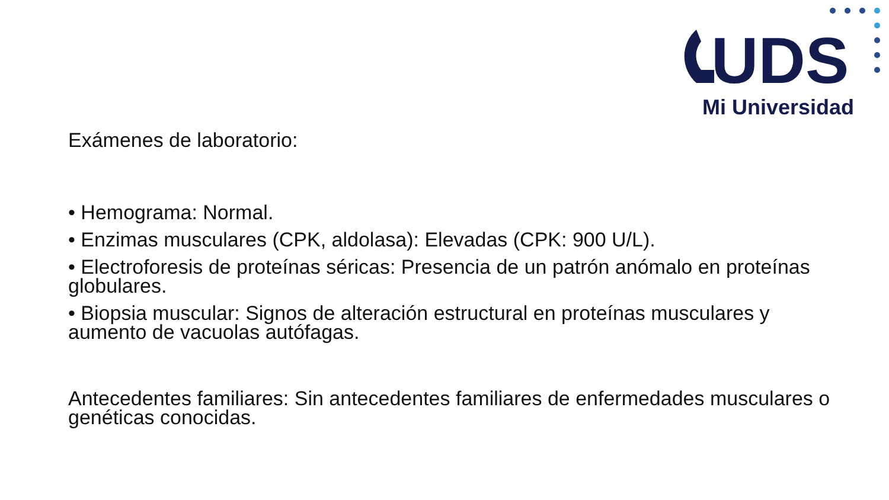UDS
Mi Universidad
Exámenes de laboratorio:
• Hemograma: Normal.
• Enzimas musculares (CPK, aldolasa): Elevadas (CPK: 900 U/L).
• Electroforesis de proteínas séricas: Presencia de un patrón anómalo en proteínas globulares.
• Biopsia muscular: Signos de alteración estructural en proteínas musculares y aumento de vacuolas autófagas.
Antecedentes familiares: Sin antecedentes familiares de enfermedades musculares o genéticas conocidas.